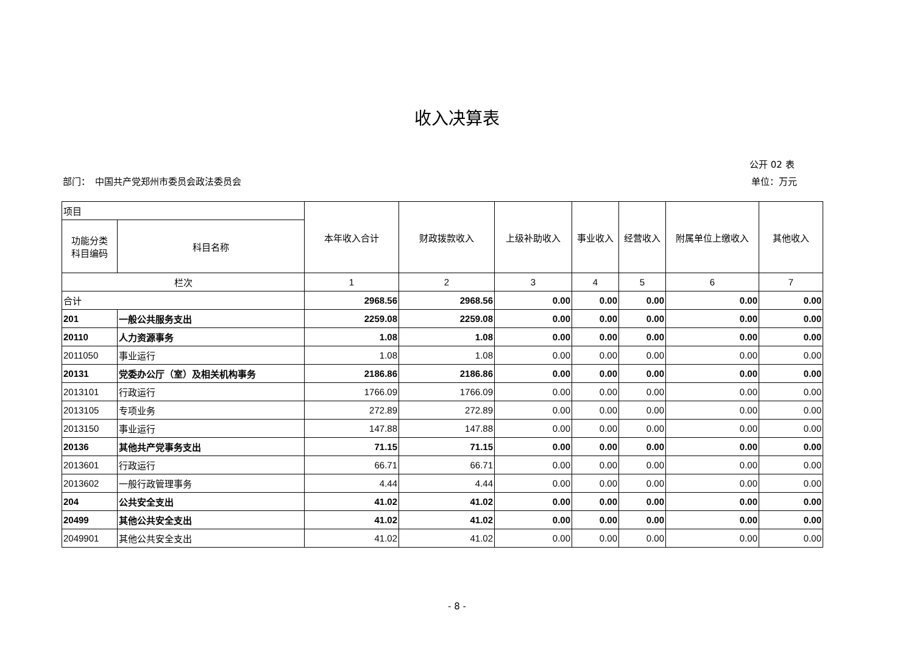收入决算表
公开 02 表
部门：　中国共产党郑州市委员会政法委员会 单位：万元
| 项目 | | 本年收入合计 | 财政拨款收入 | 上级补助收入 | 事业收入 | 经营收入 | 附属单位上缴收入 | 其他收入 |
| --- | --- | --- | --- | --- | --- | --- | --- | --- |
| 功能分类 科目编码 | 科目名称 | | | | | | | |
| 栏次 | | 1 | 2 | 3 | 4 | 5 | 6 | 7 |
| 合计 | | 2968.56 | 2968.56 | 0.00 | 0.00 | 0.00 | 0.00 | 0.00 |
| 201 | 一般公共服务支出 | 2259.08 | 2259.08 | 0.00 | 0.00 | 0.00 | 0.00 | 0.00 |
| 20110 | 人力资源事务 | 1.08 | 1.08 | 0.00 | 0.00 | 0.00 | 0.00 | 0.00 |
| 2011050 | 事业运行 | 1.08 | 1.08 | 0.00 | 0.00 | 0.00 | 0.00 | 0.00 |
| 20131 | 党委办公厅（室）及相关机构事务 | 2186.86 | 2186.86 | 0.00 | 0.00 | 0.00 | 0.00 | 0.00 |
| 2013101 | 行政运行 | 1766.09 | 1766.09 | 0.00 | 0.00 | 0.00 | 0.00 | 0.00 |
| 2013105 | 专项业务 | 272.89 | 272.89 | 0.00 | 0.00 | 0.00 | 0.00 | 0.00 |
| 2013150 | 事业运行 | 147.88 | 147.88 | 0.00 | 0.00 | 0.00 | 0.00 | 0.00 |
| 20136 | 其他共产党事务支出 | 71.15 | 71.15 | 0.00 | 0.00 | 0.00 | 0.00 | 0.00 |
| 2013601 | 行政运行 | 66.71 | 66.71 | 0.00 | 0.00 | 0.00 | 0.00 | 0.00 |
| 2013602 | 一般行政管理事务 | 4.44 | 4.44 | 0.00 | 0.00 | 0.00 | 0.00 | 0.00 |
| 204 | 公共安全支出 | 41.02 | 41.02 | 0.00 | 0.00 | 0.00 | 0.00 | 0.00 |
| 20499 | 其他公共安全支出 | 41.02 | 41.02 | 0.00 | 0.00 | 0.00 | 0.00 | 0.00 |
| 2049901 | 其他公共安全支出 | 41.02 | 41.02 | 0.00 | 0.00 | 0.00 | 0.00 | 0.00 |
- 8 -